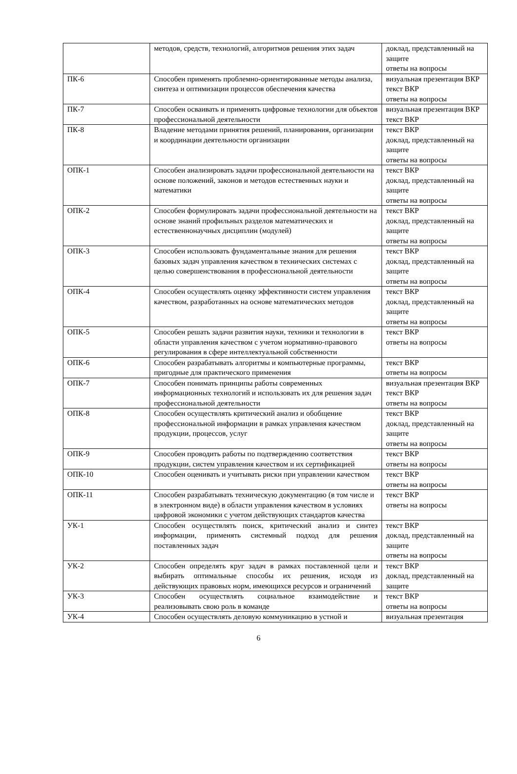| | методов, средств, технологий, алгоритмов решения этих задач | доклад, представленный на защите ответы на вопросы |
| ПК-6 | Способен применять проблемно-ориентированные методы анализа, синтеза и оптимизации процессов обеспечения качества | визуальная презентация ВКР текст ВКР ответы на вопросы |
| ПК-7 | Способен осваивать и применять цифровые технологии для объектов профессиональной деятельности | визуальная презентация ВКР текст ВКР |
| ПК-8 | Владение методами принятия решений, планирования, организации и координации деятельности организации | текст ВКР доклад, представленный на защите ответы на вопросы |
| ОПК-1 | Способен анализировать задачи профессиональной деятельности на основе положений, законов и методов естественных науки и математики | текст ВКР доклад, представленный на защите ответы на вопросы |
| ОПК-2 | Способен формулировать задачи профессиональной деятельности на основе знаний профильных разделов математических и естественнонаучных дисциплин (модулей) | текст ВКР доклад, представленный на защите ответы на вопросы |
| ОПК-3 | Способен использовать фундаментальные знания для решения базовых задач управления качеством в технических системах с целью совершенствования в профессиональной деятельности | текст ВКР доклад, представленный на защите ответы на вопросы |
| ОПК-4 | Способен осуществлять оценку эффективности систем управления качеством, разработанных на основе математических методов | текст ВКР доклад, представленный на защите ответы на вопросы |
| ОПК-5 | Способен решать задачи развития науки, техники и технологии в области управления качеством с учетом нормативно-правового регулирования в сфере интеллектуальной собственности | текст ВКР ответы на вопросы |
| ОПК-6 | Способен разрабатывать алгоритмы и компьютерные программы, пригодные для практического применения | текст ВКР ответы на вопросы |
| ОПК-7 | Способен понимать принципы работы современных информационных технологий и использовать их для решения задач профессиональной деятельности | визуальная презентация ВКР текст ВКР ответы на вопросы |
| ОПК-8 | Способен осуществлять критический анализ и обобщение профессиональной информации в рамках управления качеством продукции, процессов, услуг | текст ВКР доклад, представленный на защите ответы на вопросы |
| ОПК-9 | Способен проводить работы по подтверждению соответствия продукции, систем управления качеством и их сертификацией | текст ВКР ответы на вопросы |
| ОПК-10 | Способен оценивать и учитывать риски при управлении качеством | текст ВКР ответы на вопросы |
| ОПК-11 | Способен разрабатывать техническую документацию (в том числе и в электронном виде) в области управления качеством в условиях цифровой экономики с учетом действующих стандартов качества | текст ВКР ответы на вопросы |
| УК-1 | Способен осуществлять поиск, критический анализ и синтез информации, применять системный подход для решения поставленных задач | текст ВКР доклад, представленный на защите ответы на вопросы |
| УК-2 | Способен определять круг задач в рамках поставленной цели и выбирать оптимальные способы их решения, исходя из действующих правовых норм, имеющихся ресурсов и ограничений | текст ВКР доклад, представленный на защите |
| УК-3 | Способен осуществлять социальное взаимодействие и реализовывать свою роль в команде | текст ВКР ответы на вопросы |
| УК-4 | Способен осуществлять деловую коммуникацию в устной и | визуальная презентация |
6